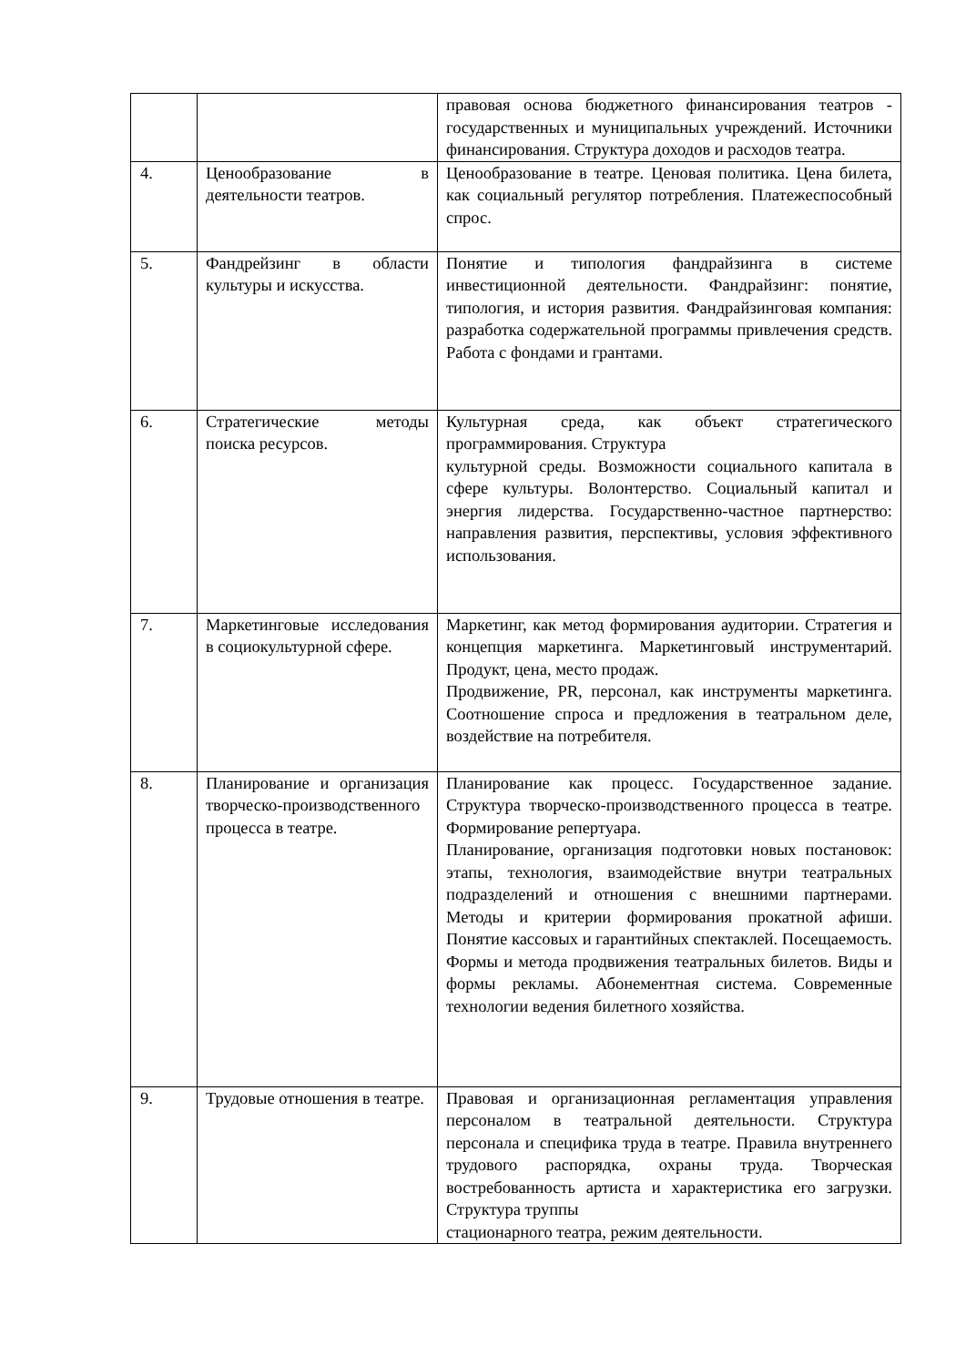| | | правовая основа бюджетного финансирования театров - государственных и муниципальных учреждений. Источники финансирования. Структура доходов и расходов театра. |
| 4. | Ценообразование в деятельности театров. | Ценообразование в театре. Ценовая политика. Цена билета, как социальный регулятор потребления. Платежеспособный спрос. |
| 5. | Фандрейзинг в области культуры и искусства. | Понятие и типология фандрайзинга в системе инвестиционной деятельности. Фандрайзинг: понятие, типология, и история развития. Фандрайзинговая компания: разработка содержательной программы привлечения средств. Работа с фондами и грантами. |
| 6. | Стратегические методы поиска ресурсов. | Культурная среда, как объект стратегического программирования. Структура культурной среды. Возможности социального капитала в сфере культуры. Волонтерство. Социальный капитал и энергия лидерства. Государственно-частное партнерство: направления развития, перспективы, условия эффективного использования. |
| 7. | Маркетинговые исследования в социокультурной сфере. | Маркетинг, как метод формирования аудитории. Стратегия и концепция маркетинга. Маркетинговый инструментарий. Продукт, цена, место продаж. Продвижение, PR, персонал, как инструменты маркетинга. Соотношение спроса и предложения в театральном деле, воздействие на потребителя. |
| 8. | Планирование и организация творческо-производственного процесса в театре. | Планирование как процесс. Государственное задание. Структура творческо-производственного процесса в театре. Формирование репертуара. Планирование, организация подготовки новых постановок: этапы, технология, взаимодействие внутри театральных подразделений и отношения с внешними партнерами. Методы и критерии формирования прокатной афиши. Понятие кассовых и гарантийных спектаклей. Посещаемость. Формы и метода продвижения театральных билетов. Виды и формы рекламы. Абонементная система. Современные технологии ведения билетного хозяйства. |
| 9. | Трудовые отношения в театре. | Правовая и организационная регламентация управления персоналом в театральной деятельности. Структура персонала и специфика труда в театре. Правила внутреннего трудового распорядка, охраны труда. Творческая востребованность артиста и характеристика его загрузки. Структура труппы стационарного театра, режим деятельности. |